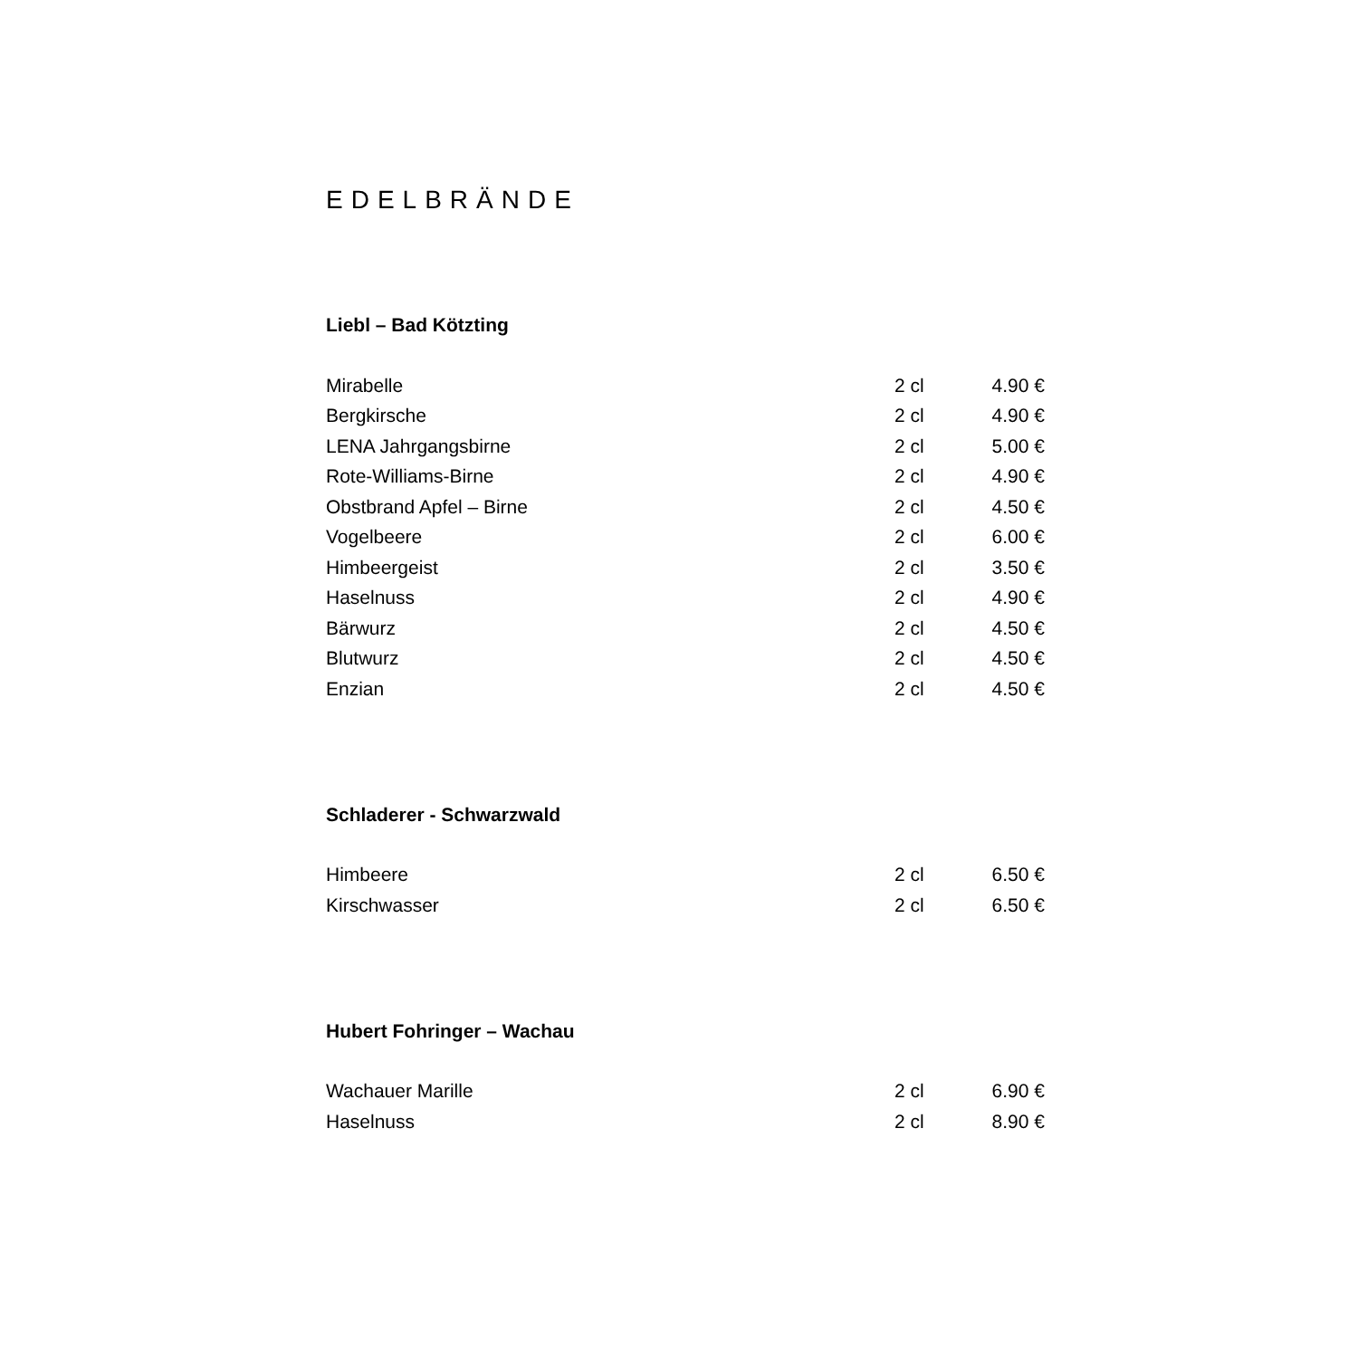EDELBRÄNDE
Liebl – Bad Kötzting
| Mirabelle | 2 cl | 4.90 € |
| Bergkirsche | 2 cl | 4.90 € |
| LENA Jahrgangsbirne | 2 cl | 5.00 € |
| Rote-Williams-Birne | 2 cl | 4.90 € |
| Obstbrand Apfel – Birne | 2 cl | 4.50 € |
| Vogelbeere | 2 cl | 6.00 € |
| Himbeergeist | 2 cl | 3.50 € |
| Haselnuss | 2 cl | 4.90 € |
| Bärwurz | 2 cl | 4.50 € |
| Blutwurz | 2 cl | 4.50 € |
| Enzian | 2 cl | 4.50 € |
Schladerer - Schwarzwald
| Himbeere | 2 cl | 6.50 € |
| Kirschwasser | 2 cl | 6.50 € |
Hubert Fohringer – Wachau
| Wachauer Marille | 2 cl | 6.90 € |
| Haselnuss | 2 cl | 8.90 € |